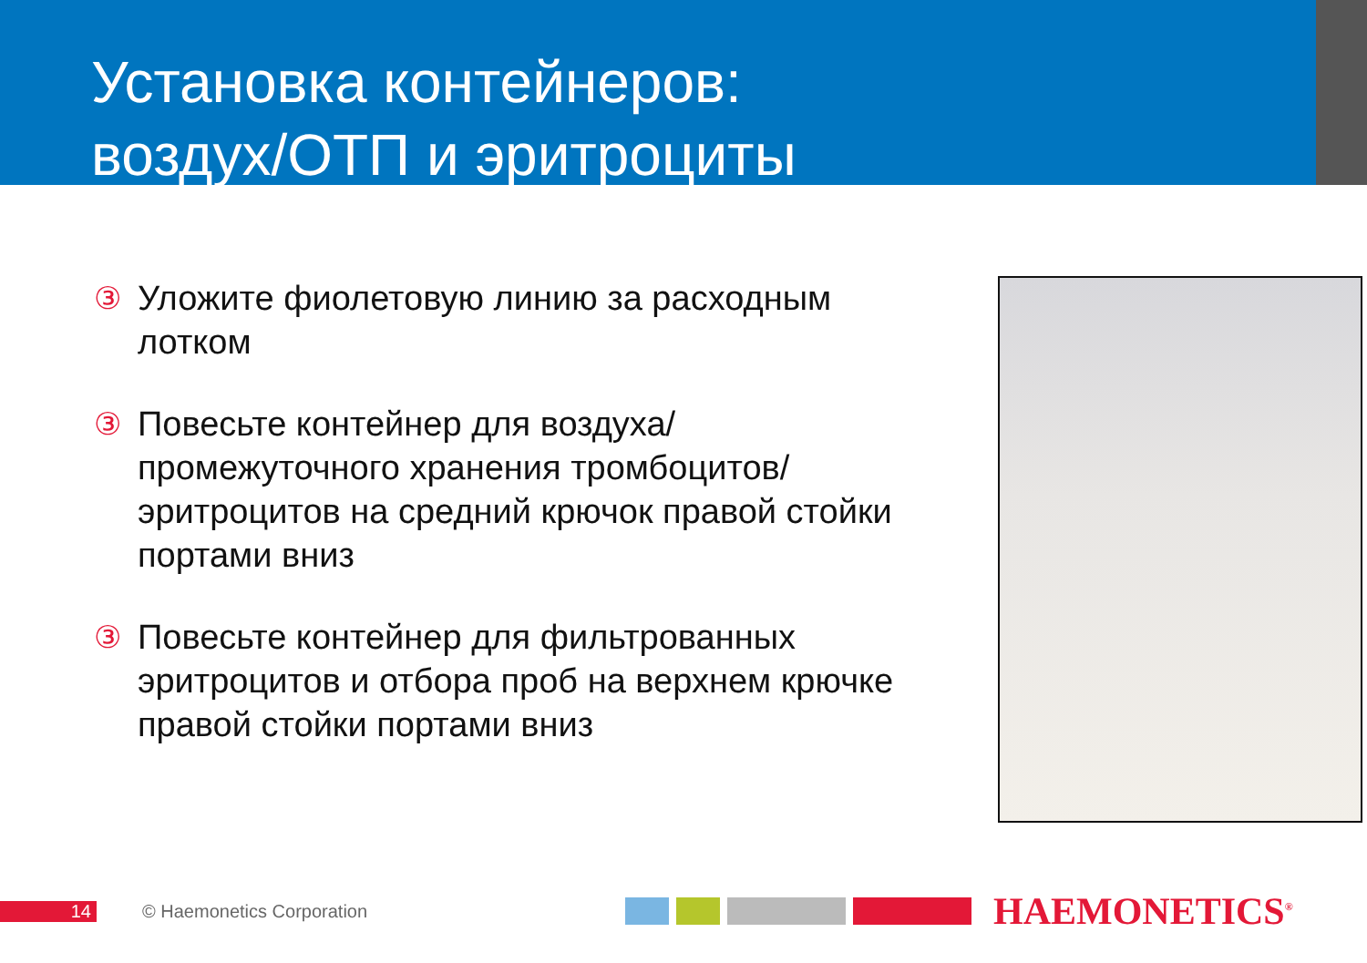Установка контейнеров:
воздух/ОТП и эритроциты
③ Уложите фиолетовую линию за расходным лотком
③ Повесьте контейнер для воздуха/ промежуточного хранения тромбоцитов/ эритроцитов на средний крючок правой стойки портами вниз
③ Повесьте контейнер для фильтрованных эритроцитов и отбора проб на верхнем крючке правой стойки портами вниз
14 © Haemonetics Corporation HAEMONETICS<sup>®</sup>